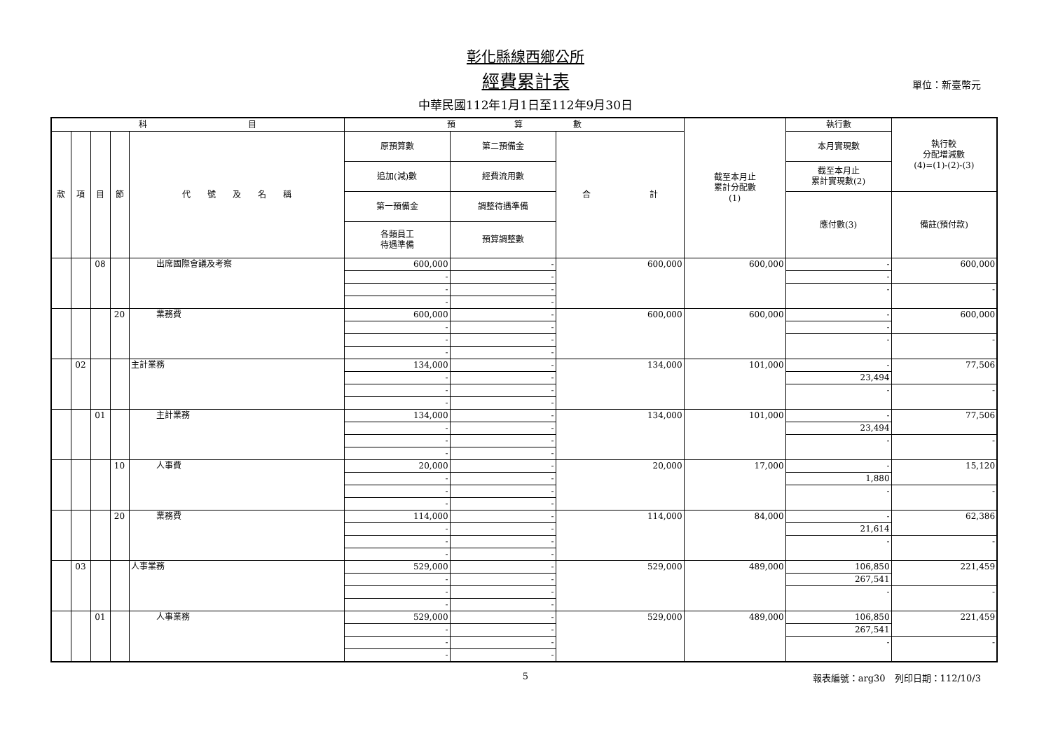彰化縣線西鄉公所
經費累計表
單位：新臺幣元
中華民國112年1月1日至112年9月30日
| 科 目 | | | | | 預 算 數 | | | 截至本月止 累計分配數 (1) | 執行數 | 執行較 分配增減數 (4)=(1)-(2)-(3) |
| --- | --- | --- | --- | --- | --- | --- | --- | --- | --- | --- |
| 款 | 項 | 目 | 節 | 代 號 及 名 稱 | 原預算數 | 第二預備金 | 合 計 | | 本月實現數 | |
| | | | | | 追加(減)數 | 經費流用數 | | | 截至本月止 累計實現數(2) | |
| | | | | | 第一預備金 | 調整待遇準備 | | | 應付數(3) | 備註(預付款) |
| | | | | | 各類員工 待遇準備 | 預算調整數 | | | | |
| | | 08 | | 出席國際會議及考察 | 600,000 | - | 600,000 | 600,000 | - | 600,000 |
| | | | | | - | - | | | - | |
| | | | | | - | - | | | - | - |
| | | | | | - | - | | | | |
| | | | 20 | 業務費 | 600,000 | - | 600,000 | 600,000 | - | 600,000 |
| | | | | | - | - | | | - | |
| | | | | | - | - | | | - | - |
| | | | | | - | - | | | | |
| | 02 | | | 主計業務 | 134,000 | - | 134,000 | 101,000 | - | 77,506 |
| | | | | | - | - | | | 23,494 | |
| | | | | | - | - | | | - | - |
| | | | | | - | - | | | | |
| | | 01 | | 主計業務 | 134,000 | - | 134,000 | 101,000 | - | 77,506 |
| | | | | | - | - | | | 23,494 | |
| | | | | | - | - | | | - | - |
| | | | | | - | - | | | | |
| | | | 10 | 人事費 | 20,000 | - | 20,000 | 17,000 | - | 15,120 |
| | | | | | - | - | | | 1,880 | |
| | | | | | - | - | | | - | - |
| | | | | | - | - | | | | |
| | | | 20 | 業務費 | 114,000 | - | 114,000 | 84,000 | - | 62,386 |
| | | | | | - | - | | | 21,614 | |
| | | | | | - | - | | | - | - |
| | | | | | - | - | | | | |
| | 03 | | | 人事業務 | 529,000 | - | 529,000 | 489,000 | 106,850 | 221,459 |
| | | | | | - | - | | | 267,541 | |
| | | | | | - | - | | | - | - |
| | | | | | - | - | | | | |
| | | 01 | | 人事業務 | 529,000 | - | 529,000 | 489,000 | 106,850 | 221,459 |
| | | | | | - | - | | | 267,541 | |
| | | | | | - | - | | | - | - |
| | | | | | - | - | | | | |
5
報表編號：arg30　列印日期：112/10/3